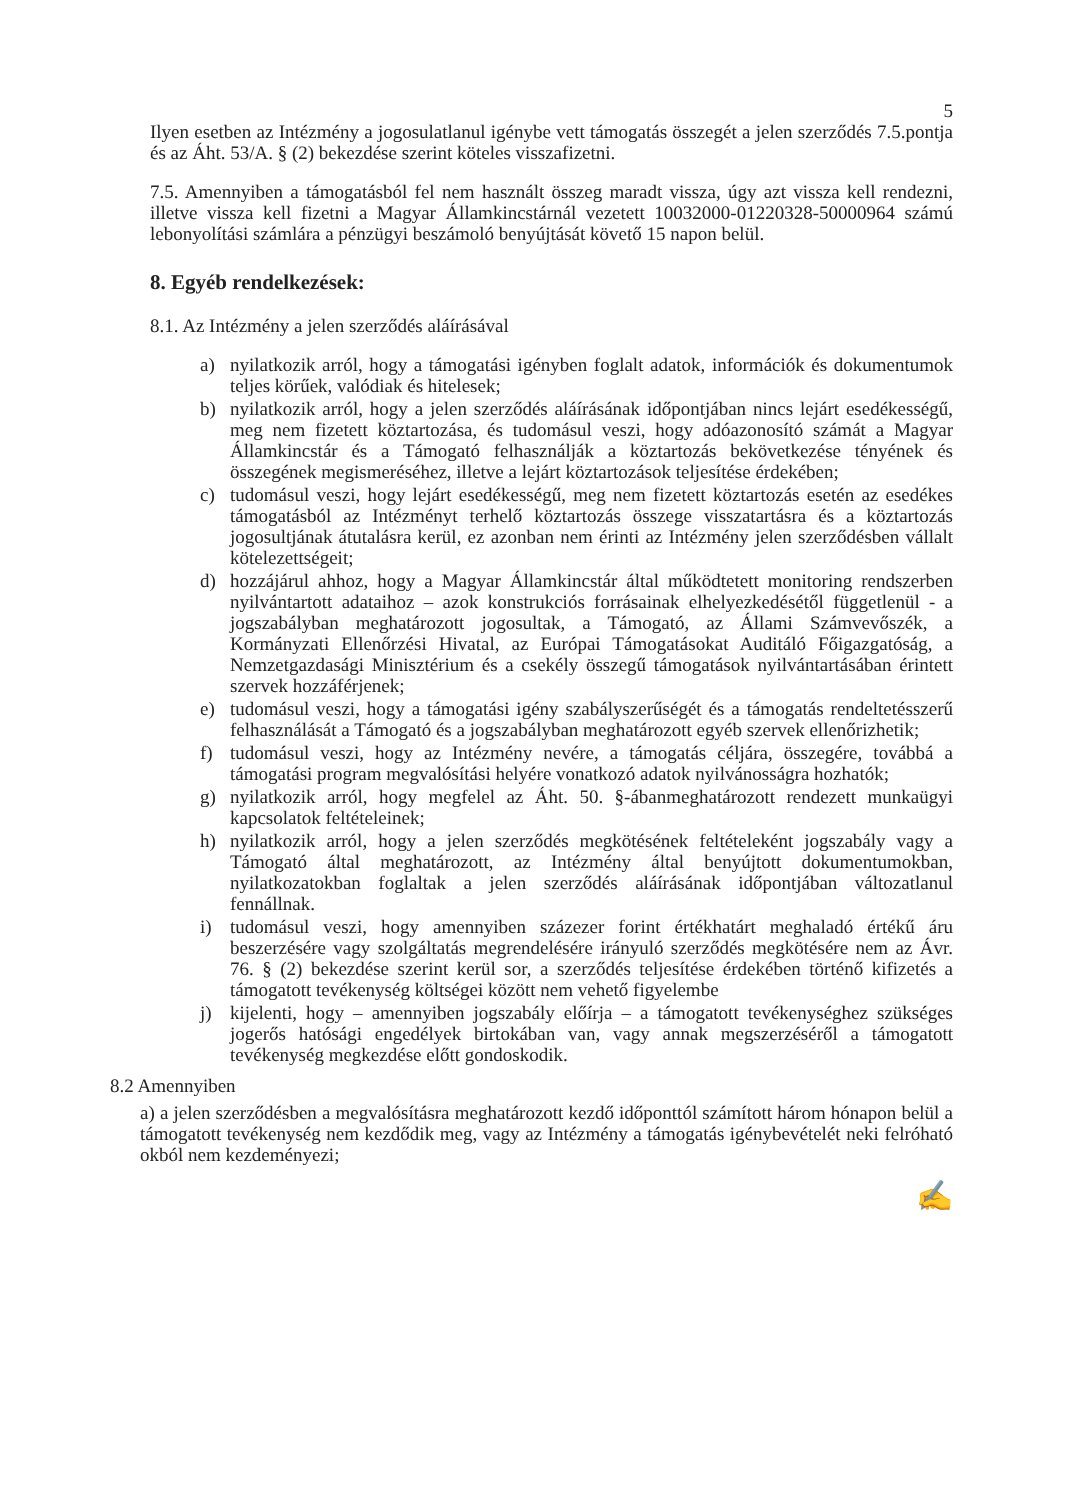5
Ilyen esetben az Intézmény a jogosulatlanul igénybe vett támogatás összegét a jelen szerződés 7.5.pontja és az Áht. 53/A. § (2) bekezdése szerint köteles visszafizetni.
7.5. Amennyiben a támogatásból fel nem használt összeg maradt vissza, úgy azt vissza kell rendezni, illetve vissza kell fizetni a Magyar Államkincstárnál vezetett 10032000-01220328-50000964 számú lebonyolítási számlára a pénzügyi beszámoló benyújtását követő 15 napon belül.
8. Egyéb rendelkezések:
8.1. Az Intézmény a jelen szerződés aláírásával
a) nyilatkozik arról, hogy a támogatási igényben foglalt adatok, információk és dokumentumok teljes körűek, valódiak és hitelesek;
b) nyilatkozik arról, hogy a jelen szerződés aláírásának időpontjában nincs lejárt esedékességű, meg nem fizetett köztartozása, és tudomásul veszi, hogy adóazonosító számát a Magyar Államkincstár és a Támogató felhasználják a köztartozás bekövetkezése tényének és összegének megismeréséhez, illetve a lejárt köztartozások teljesítése érdekében;
c) tudomásul veszi, hogy lejárt esedékességű, meg nem fizetett köztartozás esetén az esedékes támogatásból az Intézményt terhelő köztartozás összege visszatartásra és a köztartozás jogosultjának átutalásra kerül, ez azonban nem érinti az Intézmény jelen szerződésben vállalt kötelezettségeit;
d) hozzájárul ahhoz, hogy a Magyar Államkincstár által működtetett monitoring rendszerben nyilvántartott adataihoz – azok konstrukciós forrásainak elhelyezkedésétől függetlenül - a jogszabályban meghatározott jogosultak, a Támogató, az Állami Számvevőszék, a Kormányzati Ellenőrzési Hivatal, az Európai Támogatásokat Auditáló Főigazgatóság, a Nemzetgazdasági Minisztérium és a csekély összegű támogatások nyilvántartásában érintett szervek hozzáférjenek;
e) tudomásul veszi, hogy a támogatási igény szabályszerűségét és a támogatás rendeltetésszerű felhasználását a Támogató és a jogszabályban meghatározott egyéb szervek ellenőrizhetik;
f) tudomásul veszi, hogy az Intézmény nevére, a támogatás céljára, összegére, továbbá a támogatási program megvalósítási helyére vonatkozó adatok nyilvánosságra hozhatók;
g) nyilatkozik arról, hogy megfelel az Áht. 50. §-ábanmeghatározott rendezett munkaügyi kapcsolatok feltételeinek;
h) nyilatkozik arról, hogy a jelen szerződés megkötésének feltételeként jogszabály vagy a Támogató által meghatározott, az Intézmény által benyújtott dokumentumokban, nyilatkozatokban foglaltak a jelen szerződés aláírásának időpontjában változatlanul fennállnak.
i) tudomásul veszi, hogy amennyiben százezer forint értékhatárt meghaladó értékű áru beszerzésére vagy szolgáltatás megrendelésére irányuló szerződés megkötésére nem az Ávr. 76. § (2) bekezdése szerint kerül sor, a szerződés teljesítése érdekében történő kifizetés a támogatott tevékenység költségei között nem vehető figyelembe
j) kijelenti, hogy – amennyiben jogszabály előírja – a támogatott tevékenységhez szükséges jogerős hatósági engedélyek birtokában van, vagy annak megszerzéséről a támogatott tevékenység megkezdése előtt gondoskodik.
8.2 Amennyiben
a) a jelen szerződésben a megvalósításra meghatározott kezdő időponttól számított három hónapon belül a támogatott tevékenység nem kezdődik meg, vagy az Intézmény a támogatás igénybevételét neki felróható okból nem kezdeményezi;
✍